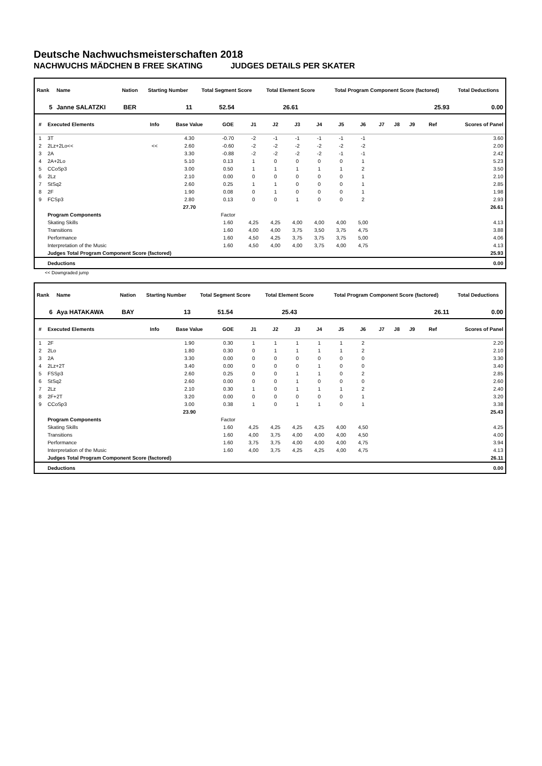Deutsche Nachwuchsmeisterschaften 2018
NACHWUCHS MÄDCHEN B FREE SKATING JUDGES DETAILS PER SKATER
| Rank | Name | Nation | Starting Number | Total Segment Score | Total Element Score | Total Program Component Score (factored) | Total Deductions |
| --- | --- | --- | --- | --- | --- | --- | --- |
| 5 | Janne SALATZKI | BER | 11 | 52.54 | 26.61 | 25.93 | 0.00 |
| # | Executed Elements | Info | Base Value | GOE | J1 | J2 | J3 | J4 | J5 | J6 | J7 | J8 | J9 | Ref | Scores of Panel |
| --- | --- | --- | --- | --- | --- | --- | --- | --- | --- | --- | --- | --- | --- | --- | --- |
| 1 | 3T | | 4.30 | -0.70 | -2 | -1 | -1 | -1 | -1 | -1 | | | | | 3.60 |
| 2 | 2Lz+2Lo<< | << | 2.60 | -0.60 | -2 | -2 | -2 | -2 | -2 | -2 | | | | | 2.00 |
| 3 | 2A | | 3.30 | -0.88 | -2 | -2 | -2 | -2 | -1 | -1 | | | | | 2.42 |
| 4 | 2A+2Lo | | 5.10 | 0.13 | 1 | 0 | 0 | 0 | 0 | 1 | | | | | 5.23 |
| 5 | CCoSp3 | | 3.00 | 0.50 | 1 | 1 | 1 | 1 | 1 | 2 | | | | | 3.50 |
| 6 | 2Lz | | 2.10 | 0.00 | 0 | 0 | 0 | 0 | 0 | 1 | | | | | 2.10 |
| 7 | StSq2 | | 2.60 | 0.25 | 1 | 1 | 0 | 0 | 0 | 1 | | | | | 2.85 |
| 8 | 2F | | 1.90 | 0.08 | 0 | 1 | 0 | 0 | 0 | 1 | | | | | 1.98 |
| 9 | FCSp3 | | 2.80 | 0.13 | 0 | 0 | 1 | 0 | 0 | 2 | | | | | 2.93 |
| | | | 27.70 | | | | | | | | | | | | 26.61 |
| | Program Components | | | Factor | | | | | | | | | | | |
| | Skating Skills | | | 1.60 | 4,25 | 4,25 | 4,00 | 4,00 | 4,00 | 5,00 | | | | | 4.13 |
| | Transitions | | | 1.60 | 4,00 | 4,00 | 3,75 | 3,50 | 3,75 | 4,75 | | | | | 3.88 |
| | Performance | | | 1.60 | 4,50 | 4,25 | 3,75 | 3,75 | 3,75 | 5,00 | | | | | 4.06 |
| | Interpretation of the Music | | | 1.60 | 4,50 | 4,00 | 4,00 | 3,75 | 4,00 | 4,75 | | | | | 4.13 |
| | Judges Total Program Component Score (factored) | | | | | | | | | | | | | | 25.93 |
| | Deductions | | | | | | | | | | | | | | 0.00 |
<< Downgraded jump
| Rank | Name | Nation | Starting Number | Total Segment Score | Total Element Score | Total Program Component Score (factored) | Total Deductions |
| --- | --- | --- | --- | --- | --- | --- | --- |
| 6 | Aya HATAKAWA | BAY | 13 | 51.54 | 25.43 | 26.11 | 0.00 |
| # | Executed Elements | Info | Base Value | GOE | J1 | J2 | J3 | J4 | J5 | J6 | J7 | J8 | J9 | Ref | Scores of Panel |
| --- | --- | --- | --- | --- | --- | --- | --- | --- | --- | --- | --- | --- | --- | --- | --- |
| 1 | 2F | | 1.90 | 0.30 | 1 | 1 | 1 | 1 | 1 | 2 | | | | | 2.20 |
| 2 | 2Lo | | 1.80 | 0.30 | 0 | 1 | 1 | 1 | 1 | 2 | | | | | 2.10 |
| 3 | 2A | | 3.30 | 0.00 | 0 | 0 | 0 | 0 | 0 | 0 | | | | | 3.30 |
| 4 | 2Lz+2T | | 3.40 | 0.00 | 0 | 0 | 0 | 1 | 0 | 0 | | | | | 3.40 |
| 5 | FSSp3 | | 2.60 | 0.25 | 0 | 0 | 1 | 1 | 0 | 2 | | | | | 2.85 |
| 6 | StSq2 | | 2.60 | 0.00 | 0 | 0 | 1 | 0 | 0 | 0 | | | | | 2.60 |
| 7 | 2Lz | | 2.10 | 0.30 | 1 | 0 | 1 | 1 | 1 | 2 | | | | | 2.40 |
| 8 | 2F+2T | | 3.20 | 0.00 | 0 | 0 | 0 | 0 | 0 | 1 | | | | | 3.20 |
| 9 | CCoSp3 | | 3.00 | 0.38 | 1 | 0 | 1 | 1 | 0 | 1 | | | | | 3.38 |
| | | | 23.90 | | | | | | | | | | | | 25.43 |
| | Program Components | | | Factor | | | | | | | | | | | |
| | Skating Skills | | | 1.60 | 4,25 | 4,25 | 4,25 | 4,25 | 4,00 | 4,50 | | | | | 4.25 |
| | Transitions | | | 1.60 | 4,00 | 3,75 | 4,00 | 4,00 | 4,00 | 4,50 | | | | | 4.00 |
| | Performance | | | 1.60 | 3,75 | 3,75 | 4,00 | 4,00 | 4,00 | 4,75 | | | | | 3.94 |
| | Interpretation of the Music | | | 1.60 | 4,00 | 3,75 | 4,25 | 4,25 | 4,00 | 4,75 | | | | | 4.13 |
| | Judges Total Program Component Score (factored) | | | | | | | | | | | | | | 26.11 |
| | Deductions | | | | | | | | | | | | | | 0.00 |